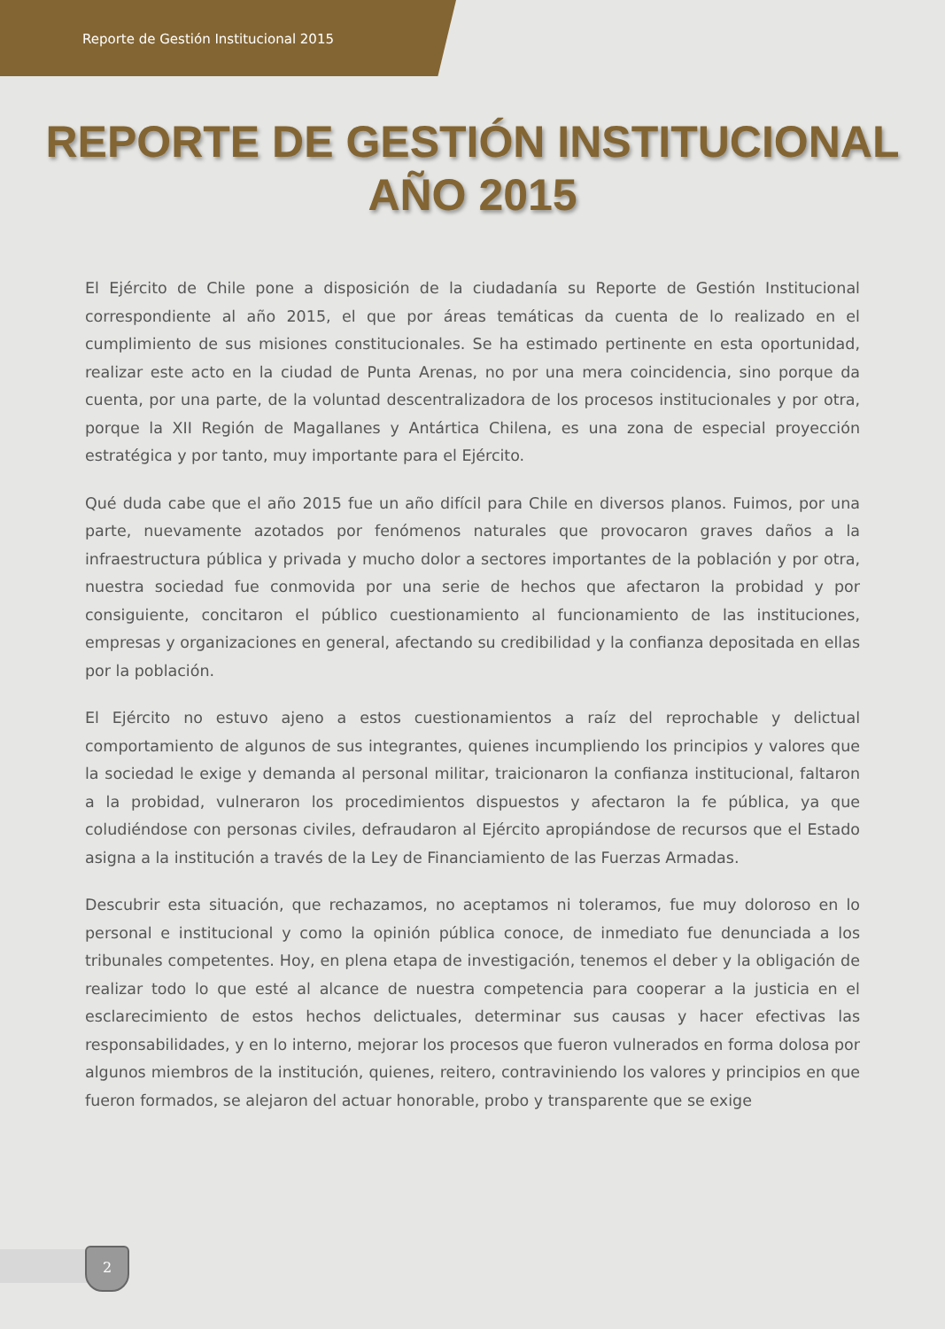Reporte de Gestión Institucional 2015
REPORTE DE GESTIÓN INSTITUCIONAL
AÑO 2015
El Ejército de Chile pone a disposición de la ciudadanía su Reporte de Gestión Institucional correspondiente al año 2015, el que por áreas temáticas da cuenta de lo realizado en el cumplimiento de sus misiones constitucionales. Se ha estimado pertinente en esta oportunidad, realizar este acto en la ciudad de Punta Arenas, no por una mera coincidencia, sino porque da cuenta, por una parte, de la voluntad descentralizadora de los procesos institucionales y por otra, porque la XII Región de Magallanes y Antártica Chilena, es una zona de especial proyección estratégica y por tanto, muy importante para el Ejército.
Qué duda cabe que el año 2015 fue un año difícil para Chile en diversos planos. Fuimos, por una parte, nuevamente azotados por fenómenos naturales que provocaron graves daños a la infraestructura pública y privada y mucho dolor a sectores importantes de la población y por otra, nuestra sociedad fue conmovida por una serie de hechos que afectaron la probidad y por consiguiente, concitaron el público cuestionamiento al funcionamiento de las instituciones, empresas y organizaciones en general, afectando su credibilidad y la confianza depositada en ellas por la población.
El Ejército no estuvo ajeno a estos cuestionamientos a raíz del reprochable y delictual comportamiento de algunos de sus integrantes, quienes incumpliendo los principios y valores que la sociedad le exige y demanda al personal militar, traicionaron la confianza institucional, faltaron a la probidad, vulneraron los procedimientos dispuestos y afectaron la fe pública, ya que coludiéndose con personas civiles, defraudaron al Ejército apropiándose de recursos que el Estado asigna a la institución a través de la Ley de Financiamiento de las Fuerzas Armadas.
Descubrir esta situación, que rechazamos, no aceptamos ni toleramos, fue muy doloroso en lo personal e institucional y como la opinión pública conoce, de inmediato fue denunciada a los tribunales competentes. Hoy, en plena etapa de investigación, tenemos el deber y la obligación de realizar todo lo que esté al alcance de nuestra competencia para cooperar a la justicia en el esclarecimiento de estos hechos delictuales, determinar sus causas y hacer efectivas las responsabilidades, y en lo interno, mejorar los procesos que fueron vulnerados en forma dolosa por algunos miembros de la institución, quienes, reitero, contraviniendo los valores y principios en que fueron formados, se alejaron del actuar honorable, probo y transparente que se exige
2